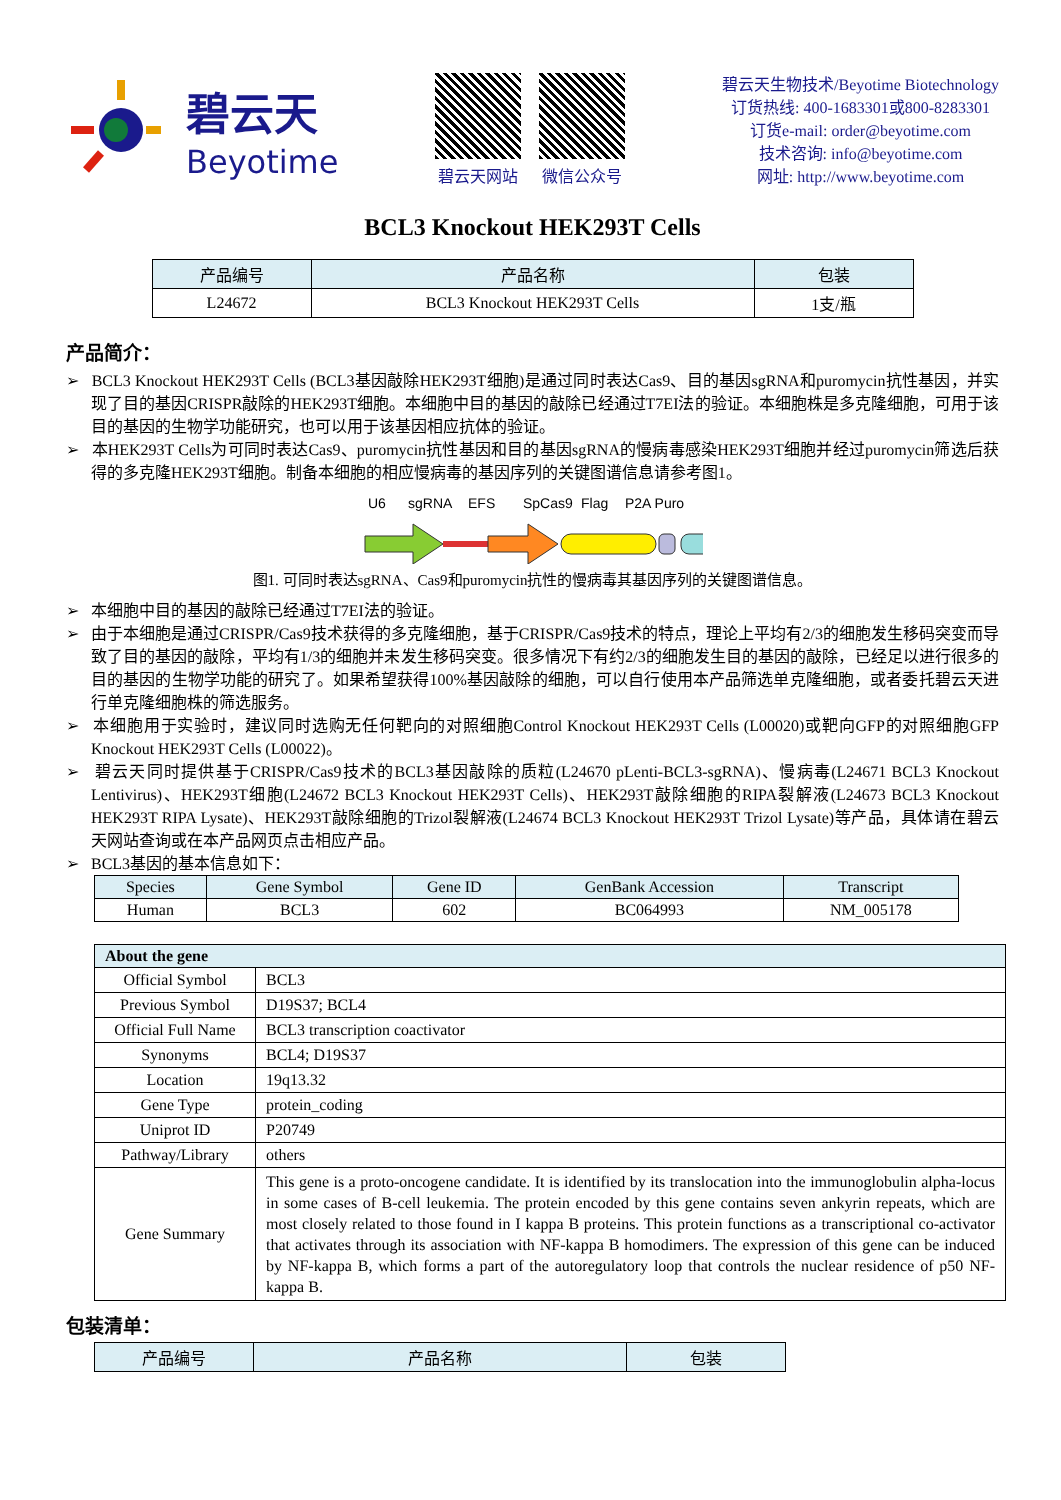碧云天
Beyotime
碧云天网站 微信公众号
碧云天生物技术/Beyotime Biotechnology
订货热线: 400-1683301或800-8283301
订货e-mail: order@beyotime.com
技术咨询: info@beyotime.com
网址: http://www.beyotime.com
BCL3 Knockout HEK293T Cells
| 产品编号 | 产品名称 | 包装 |
| --- | --- | --- |
| L24672 | BCL3 Knockout HEK293T Cells | 1支/瓶 |
产品简介：
➢ BCL3 Knockout HEK293T Cells (BCL3基因敲除HEK293T细胞)是通过同时表达Cas9、目的基因sgRNA和puromycin抗性基因，并实现了目的基因CRISPR敲除的HEK293T细胞。本细胞中目的基因的敲除已经通过T7EI法的验证。本细胞株是多克隆细胞，可用于该目的基因的生物学功能研究，也可以用于该基因相应抗体的验证。
➢ 本HEK293T Cells为可同时表达Cas9、puromycin抗性基因和目的基因sgRNA的慢病毒感染HEK293T细胞并经过puromycin筛选后获得的多克隆HEK293T细胞。制备本细胞的相应慢病毒的基因序列的关键图谱信息请参考图1。
U6
sgRNA
EFS
SpCas9
Flag
P2A Puro
图1. 可同时表达sgRNA、Cas9和puromycin抗性的慢病毒其基因序列的关键图谱信息。
➢ 本细胞中目的基因的敲除已经通过T7EI法的验证。
➢ 由于本细胞是通过CRISPR/Cas9技术获得的多克隆细胞，基于CRISPR/Cas9技术的特点，理论上平均有2/3的细胞发生移码突变而导致了目的基因的敲除，平均有1/3的细胞并未发生移码突变。很多情况下有约2/3的细胞发生目的基因的敲除，已经足以进行很多的目的基因的生物学功能的研究了。如果希望获得100%基因敲除的细胞，可以自行使用本产品筛选单克隆细胞，或者委托碧云天进行单克隆细胞株的筛选服务。
➢ 本细胞用于实验时，建议同时选购无任何靶向的对照细胞Control Knockout HEK293T Cells (L00020)或靶向GFP的对照细胞GFP Knockout HEK293T Cells (L00022)。
➢ 碧云天同时提供基于CRISPR/Cas9技术的BCL3基因敲除的质粒(L24670 pLenti-BCL3-sgRNA)、慢病毒(L24671 BCL3 Knockout Lentivirus)、HEK293T细胞(L24672 BCL3 Knockout HEK293T Cells)、HEK293T敲除细胞的RIPA裂解液(L24673 BCL3 Knockout HEK293T RIPA Lysate)、HEK293T敲除细胞的Trizol裂解液(L24674 BCL3 Knockout HEK293T Trizol Lysate)等产品，具体请在碧云天网站查询或在本产品网页点击相应产品。
➢ BCL3基因的基本信息如下：
| Species | Gene Symbol | Gene ID | GenBank Accession | Transcript |
| --- | --- | --- | --- | --- |
| Human | BCL3 | 602 | BC064993 | NM_005178 |
| About the gene | |
| --- | --- |
| Official Symbol | BCL3 |
| Previous Symbol | D19S37; BCL4 |
| Official Full Name | BCL3 transcription coactivator |
| Synonyms | BCL4; D19S37 |
| Location | 19q13.32 |
| Gene Type | protein_coding |
| Uniprot ID | P20749 |
| Pathway/Library | others |
| Gene Summary | This gene is a proto-oncogene candidate. It is identified by its translocation into the immunoglobulin alpha-locus in some cases of B-cell leukemia. The protein encoded by this gene contains seven ankyrin repeats, which are most closely related to those found in I kappa B proteins. This protein functions as a transcriptional co-activator that activates through its association with NF-kappa B homodimers. The expression of this gene can be induced by NF-kappa B, which forms a part of the autoregulatory loop that controls the nuclear residence of p50 NF-kappa B. |
包装清单：
| 产品编号 | 产品名称 | 包装 |
| --- | --- | --- |